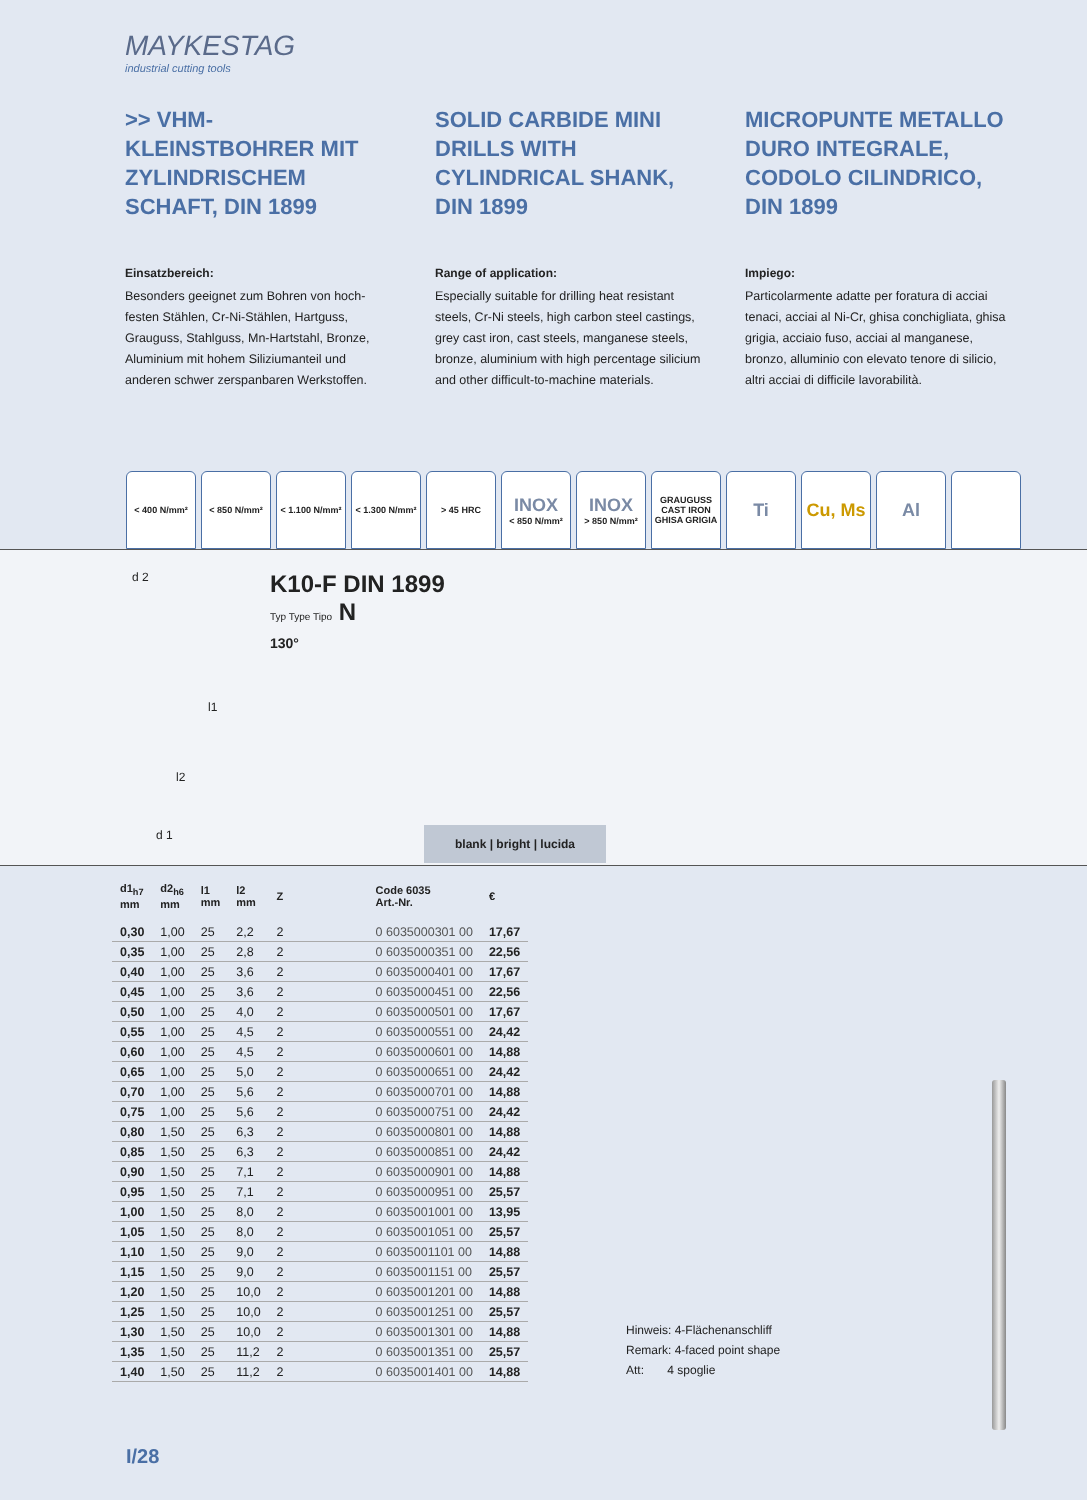MAYKESTAG
industrial cutting tools
>> VHM-KLEINSTBOHRER MIT ZYLINDRISCHEM SCHAFT, DIN 1899
Einsatzbereich:
Besonders geeignet zum Bohren von hoch-festen Stählen, Cr-Ni-Stählen, Hartguss, Grauguss, Stahlguss, Mn-Hartstahl, Bronze, Aluminium mit hohem Siliziumanteil und anderen schwer zerspanbaren Werkstoffen.
SOLID CARBIDE MINI DRILLS WITH CYLINDRICAL SHANK, DIN 1899
Range of application:
Especially suitable for drilling heat resistant steels, Cr-Ni steels, high carbon steel castings, grey cast iron, cast steels, manganese steels, bronze, aluminium with high percentage silicium and other difficult-to-machine materials.
MICROPUNTE METALLO DURO INTEGRALE, CODOLO CILINDRICO, DIN 1899
Impiego:
Particolarmente adatte per foratura di acciai tenaci, acciai al Ni-Cr, ghisa conchigliata, ghisa grigia, acciaio fuso, acciai al manganese, bronzo, alluminio con elevato tenore di silicio, altri acciai di difficile lavorabilità.
< 400 N/mm² < 850 N/mm² < 1.100 N/mm²
< 1.300 N/mm²
> 45 HRC
INOX
< 850 N/mm²
INOX
> 850 N/mm²
GRAUGUSS
CAST IRON
GHISA GRIGIA
Ti Cu, Ms Al
d 2
l1
l2
d 1
K10-F DIN 1899
Typ Type Tipo N
130°
blank | bright | lucida
| d1<sub>h7</sub> mm | d2<sub>h6</sub> mm | l1 mm | l2 mm | Z | | Code 6035 Art.-Nr. | € |
| --- | --- | --- | --- | --- | --- | --- | --- |
| 0,30 | 1,00 | 25 | 2,2 | 2 | | 0 6035000301 00 | 17,67 |
| 0,35 | 1,00 | 25 | 2,8 | 2 | | 0 6035000351 00 | 22,56 |
| 0,40 | 1,00 | 25 | 3,6 | 2 | | 0 6035000401 00 | 17,67 |
| 0,45 | 1,00 | 25 | 3,6 | 2 | | 0 6035000451 00 | 22,56 |
| 0,50 | 1,00 | 25 | 4,0 | 2 | | 0 6035000501 00 | 17,67 |
| 0,55 | 1,00 | 25 | 4,5 | 2 | | 0 6035000551 00 | 24,42 |
| 0,60 | 1,00 | 25 | 4,5 | 2 | | 0 6035000601 00 | 14,88 |
| 0,65 | 1,00 | 25 | 5,0 | 2 | | 0 6035000651 00 | 24,42 |
| 0,70 | 1,00 | 25 | 5,6 | 2 | | 0 6035000701 00 | 14,88 |
| 0,75 | 1,00 | 25 | 5,6 | 2 | | 0 6035000751 00 | 24,42 |
| 0,80 | 1,50 | 25 | 6,3 | 2 | | 0 6035000801 00 | 14,88 |
| 0,85 | 1,50 | 25 | 6,3 | 2 | | 0 6035000851 00 | 24,42 |
| 0,90 | 1,50 | 25 | 7,1 | 2 | | 0 6035000901 00 | 14,88 |
| 0,95 | 1,50 | 25 | 7,1 | 2 | | 0 6035000951 00 | 25,57 |
| 1,00 | 1,50 | 25 | 8,0 | 2 | | 0 6035001001 00 | 13,95 |
| 1,05 | 1,50 | 25 | 8,0 | 2 | | 0 6035001051 00 | 25,57 |
| 1,10 | 1,50 | 25 | 9,0 | 2 | | 0 6035001101 00 | 14,88 |
| 1,15 | 1,50 | 25 | 9,0 | 2 | | 0 6035001151 00 | 25,57 |
| 1,20 | 1,50 | 25 | 10,0 | 2 | | 0 6035001201 00 | 14,88 |
| 1,25 | 1,50 | 25 | 10,0 | 2 | | 0 6035001251 00 | 25,57 |
| 1,30 | 1,50 | 25 | 10,0 | 2 | | 0 6035001301 00 | 14,88 |
| 1,35 | 1,50 | 25 | 11,2 | 2 | | 0 6035001351 00 | 25,57 |
| 1,40 | 1,50 | 25 | 11,2 | 2 | | 0 6035001401 00 | 14,88 |
Hinweis: 4-Flächenanschliff
Remark: 4-faced point shape
Att: 4 spoglie
I/28